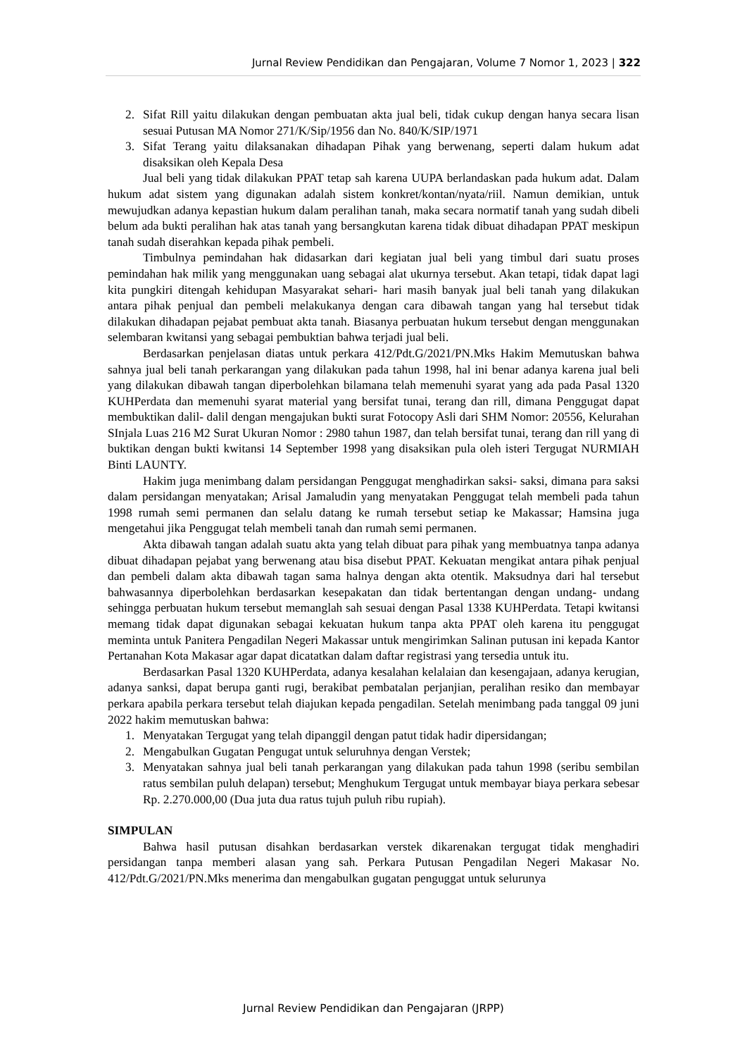Jurnal Review Pendidikan dan Pengajaran, Volume 7 Nomor 1, 2023 | 322
2. Sifat Rill yaitu dilakukan dengan pembuatan akta jual beli, tidak cukup dengan hanya secara lisan sesuai Putusan MA Nomor 271/K/Sip/1956 dan No. 840/K/SIP/1971
3. Sifat Terang yaitu dilaksanakan dihadapan Pihak yang berwenang, seperti dalam hukum adat disaksikan oleh Kepala Desa
Jual beli yang tidak dilakukan PPAT tetap sah karena UUPA berlandaskan pada hukum adat. Dalam hukum adat sistem yang digunakan adalah sistem konkret/kontan/nyata/riil. Namun demikian, untuk mewujudkan adanya kepastian hukum dalam peralihan tanah, maka secara normatif tanah yang sudah dibeli belum ada bukti peralihan hak atas tanah yang bersangkutan karena tidak dibuat dihadapan PPAT meskipun tanah sudah diserahkan kepada pihak pembeli.
Timbulnya pemindahan hak didasarkan dari kegiatan jual beli yang timbul dari suatu proses pemindahan hak milik yang menggunakan uang sebagai alat ukurnya tersebut. Akan tetapi, tidak dapat lagi kita pungkiri ditengah kehidupan Masyarakat sehari- hari masih banyak jual beli tanah yang dilakukan antara pihak penjual dan pembeli melakukanya dengan cara dibawah tangan yang hal tersebut tidak dilakukan dihadapan pejabat pembuat akta tanah. Biasanya perbuatan hukum tersebut dengan menggunakan selembaran kwitansi yang sebagai pembuktian bahwa terjadi jual beli.
Berdasarkan penjelasan diatas untuk perkara 412/Pdt.G/2021/PN.Mks Hakim Memutuskan bahwa sahnya jual beli tanah perkarangan yang dilakukan pada tahun 1998, hal ini benar adanya karena jual beli yang dilakukan dibawah tangan diperbolehkan bilamana telah memenuhi syarat yang ada pada Pasal 1320 KUHPerdata dan memenuhi syarat material yang bersifat tunai, terang dan rill, dimana Penggugat dapat membuktikan dalil- dalil dengan mengajukan bukti surat Fotocopy Asli dari SHM Nomor: 20556, Kelurahan SInjala Luas 216 M2 Surat Ukuran Nomor : 2980 tahun 1987, dan telah bersifat tunai, terang dan rill yang di buktikan dengan bukti kwitansi 14 September 1998 yang disaksikan pula oleh isteri Tergugat NURMIAH Binti LAUNTY.
Hakim juga menimbang dalam persidangan Penggugat menghadirkan saksi- saksi, dimana para saksi dalam persidangan menyatakan; Arisal Jamaludin yang menyatakan Penggugat telah membeli pada tahun 1998 rumah semi permanen dan selalu datang ke rumah tersebut setiap ke Makassar; Hamsina juga mengetahui jika Penggugat telah membeli tanah dan rumah semi permanen.
Akta dibawah tangan adalah suatu akta yang telah dibuat para pihak yang membuatnya tanpa adanya dibuat dihadapan pejabat yang berwenang atau bisa disebut PPAT. Kekuatan mengikat antara pihak penjual dan pembeli dalam akta dibawah tagan sama halnya dengan akta otentik. Maksudnya dari hal tersebut bahwasannya diperbolehkan berdasarkan kesepakatan dan tidak bertentangan dengan undang- undang sehingga perbuatan hukum tersebut memanglah sah sesuai dengan Pasal 1338 KUHPerdata. Tetapi kwitansi memang tidak dapat digunakan sebagai kekuatan hukum tanpa akta PPAT oleh karena itu penggugat meminta untuk Panitera Pengadilan Negeri Makassar untuk mengirimkan Salinan putusan ini kepada Kantor Pertanahan Kota Makasar agar dapat dicatatkan dalam daftar registrasi yang tersedia untuk itu.
Berdasarkan Pasal 1320 KUHPerdata, adanya kesalahan kelalaian dan kesengajaan, adanya kerugian, adanya sanksi, dapat berupa ganti rugi, berakibat pembatalan perjanjian, peralihan resiko dan membayar perkara apabila perkara tersebut telah diajukan kepada pengadilan. Setelah menimbang pada tanggal 09 juni 2022 hakim memutuskan bahwa:
1. Menyatakan Tergugat yang telah dipanggil dengan patut tidak hadir dipersidangan;
2. Mengabulkan Gugatan Pengugat untuk seluruhnya dengan Verstek;
3. Menyatakan sahnya jual beli tanah perkarangan yang dilakukan pada tahun 1998 (seribu sembilan ratus sembilan puluh delapan) tersebut; Menghukum Tergugat untuk membayar biaya perkara sebesar Rp. 2.270.000,00 (Dua juta dua ratus tujuh puluh ribu rupiah).
SIMPULAN
Bahwa hasil putusan disahkan berdasarkan verstek dikarenakan tergugat tidak menghadiri persidangan tanpa memberi alasan yang sah. Perkara Putusan Pengadilan Negeri Makasar No. 412/Pdt.G/2021/PN.Mks menerima dan mengabulkan gugatan penguggat untuk selurunya
Jurnal Review Pendidikan dan Pengajaran (JRPP)